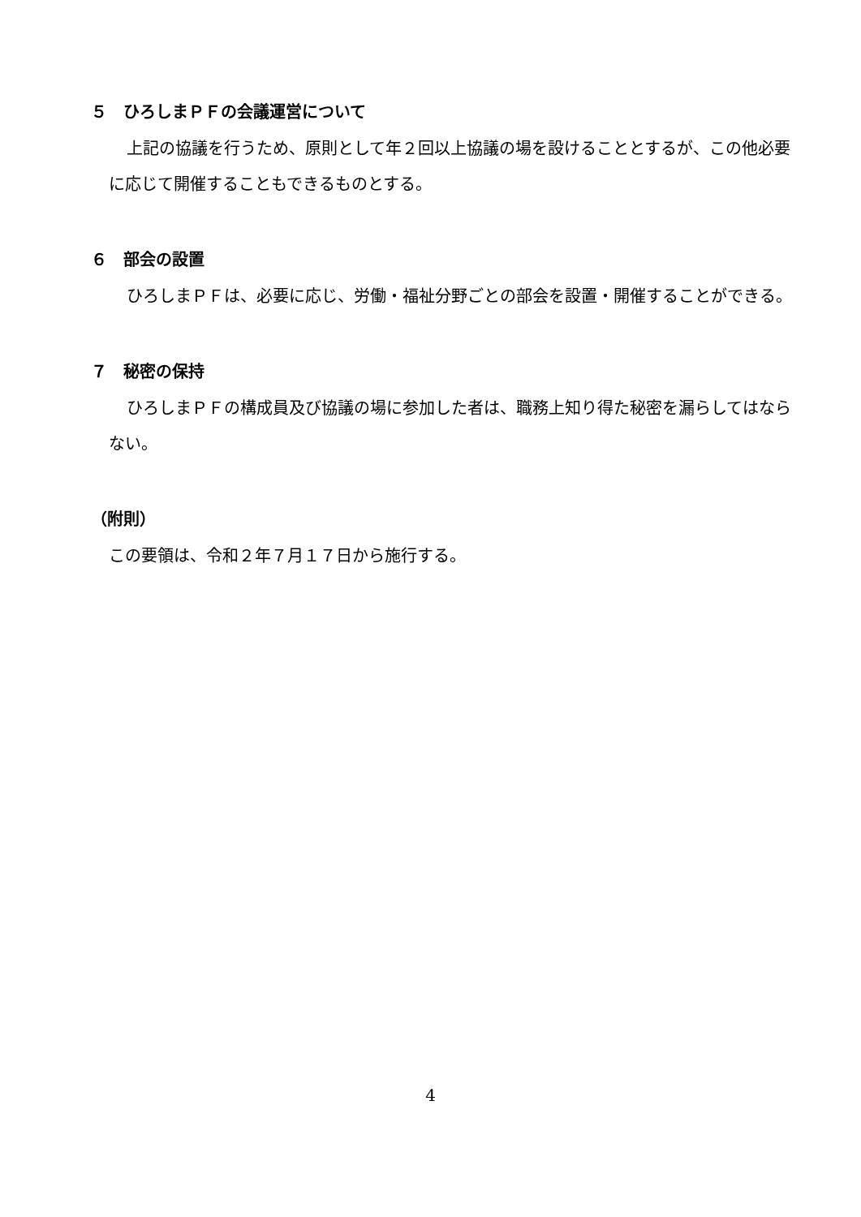５　ひろしまＰＦの会議運営について
上記の協議を行うため、原則として年２回以上協議の場を設けることとするが、この他必要に応じて開催することもできるものとする。
６　部会の設置
ひろしまＰＦは、必要に応じ、労働・福祉分野ごとの部会を設置・開催することができる。
７　秘密の保持
ひろしまＰＦの構成員及び協議の場に参加した者は、職務上知り得た秘密を漏らしてはならない。
（附則）
この要領は、令和２年７月１７日から施行する。
4